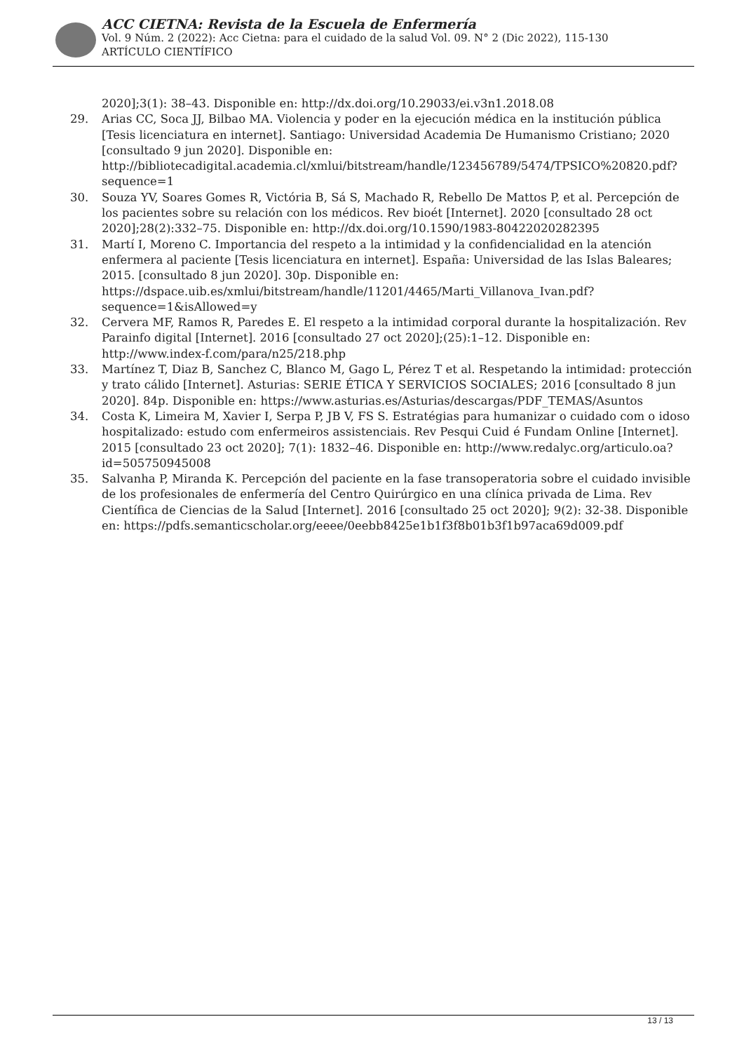ACC CIETNA: Revista de la Escuela de Enfermería
Vol. 9 Núm. 2 (2022): Acc Cietna: para el cuidado de la salud Vol. 09. N° 2 (Dic 2022), 115-130
ARTÍCULO CIENTÍFICO
2020];3(1): 38–43. Disponible en: http://dx.doi.org/10.29033/ei.v3n1.2018.08
29. Arias CC, Soca JJ, Bilbao MA. Violencia y poder en la ejecución médica en la institución pública [Tesis licenciatura en internet]. Santiago: Universidad Academia De Humanismo Cristiano; 2020 [consultado 9 jun 2020]. Disponible en: http://bibliotecadigital.academia.cl/xmlui/bitstream/handle/123456789/5474/TPSICO%20820.pdf?sequence=1
30. Souza YV, Soares Gomes R, Victória B, Sá S, Machado R, Rebello De Mattos P, et al. Percepción de los pacientes sobre su relación con los médicos. Rev bioét [Internet]. 2020 [consultado 28 oct 2020];28(2):332–75. Disponible en: http://dx.doi.org/10.1590/1983-80422020282395
31. Martí I, Moreno C. Importancia del respeto a la intimidad y la confidencialidad en la atención enfermera al paciente [Tesis licenciatura en internet]. España: Universidad de las Islas Baleares; 2015. [consultado 8 jun 2020]. 30p. Disponible en: https://dspace.uib.es/xmlui/bitstream/handle/11201/4465/Marti_Villanova_Ivan.pdf?sequence=1&isAllowed=y
32. Cervera MF, Ramos R, Paredes E. El respeto a la intimidad corporal durante la hospitalización. Rev Parainfo digital [Internet]. 2016 [consultado 27 oct 2020];(25):1–12. Disponible en: http://www.index-f.com/para/n25/218.php
33. Martínez T, Diaz B, Sanchez C, Blanco M, Gago L, Pérez T et al. Respetando la intimidad: protección y trato cálido [Internet]. Asturias: SERIE ÉTICA Y SERVICIOS SOCIALES; 2016 [consultado 8 jun 2020]. 84p. Disponible en: https://www.asturias.es/Asturias/descargas/PDF_TEMAS/Asuntos
34. Costa K, Limeira M, Xavier I, Serpa P, JB V, FS S. Estratégias para humanizar o cuidado com o idoso hospitalizado: estudo com enfermeiros assistenciais. Rev Pesqui Cuid é Fundam Online [Internet]. 2015 [consultado 23 oct 2020]; 7(1): 1832–46. Disponible en: http://www.redalyc.org/articulo.oa?id=505750945008
35. Salvanha P, Miranda K. Percepción del paciente en la fase transoperatoria sobre el cuidado invisible de los profesionales de enfermería del Centro Quirúrgico en una clínica privada de Lima. Rev Científica de Ciencias de la Salud [Internet]. 2016 [consultado 25 oct 2020]; 9(2): 32-38. Disponible en: https://pdfs.semanticscholar.org/eeee/0eebb8425e1b1f3f8b01b3f1b97aca69d009.pdf
13 / 13